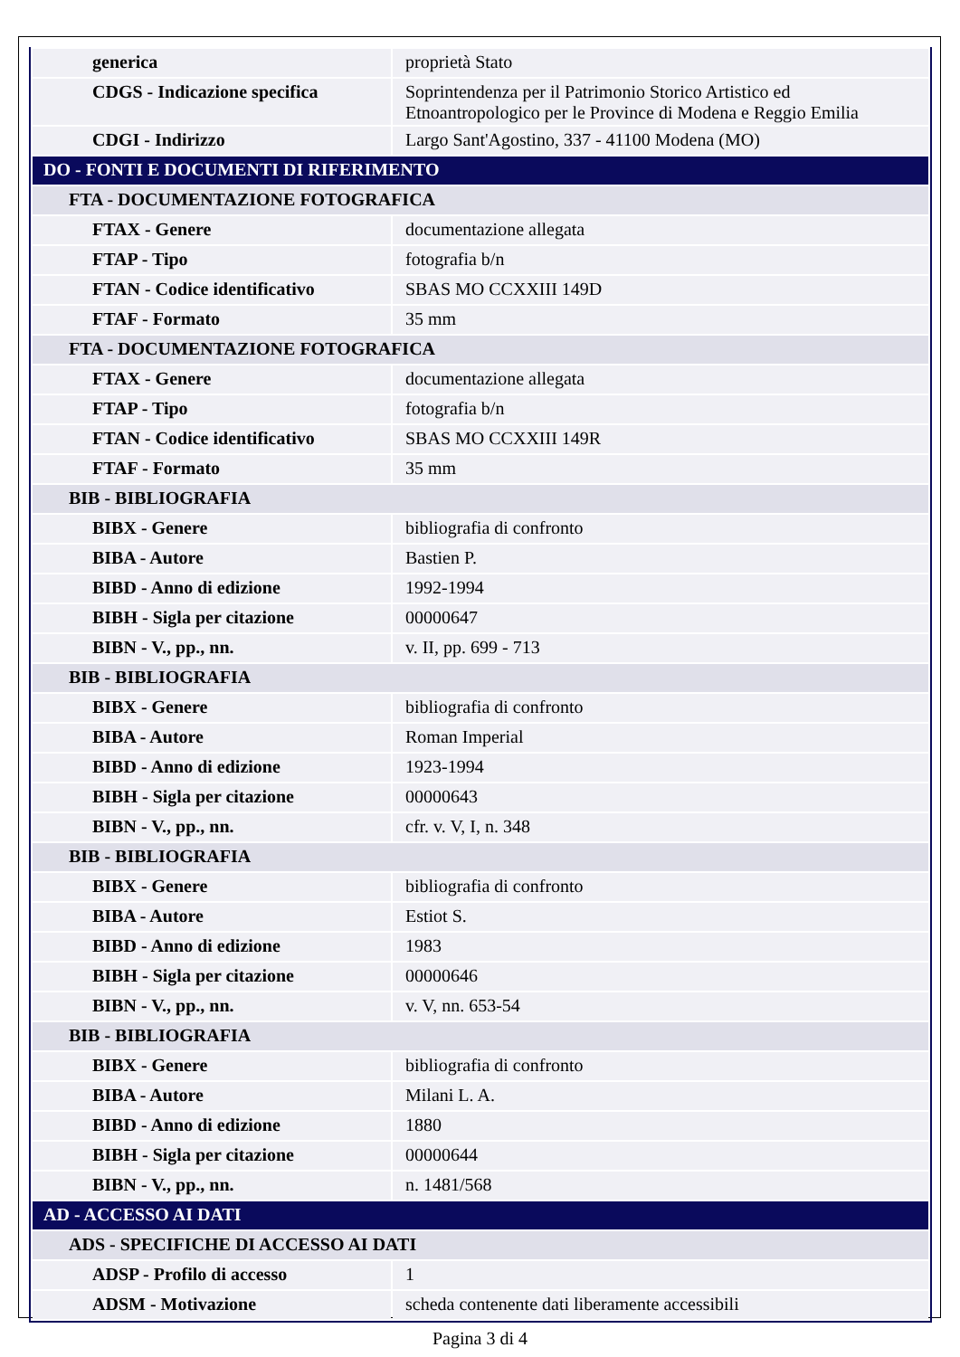| generica | proprietà Stato |
| CDGS - Indicazione specifica | Soprintendenza per il Patrimonio Storico Artistico ed Etnoantropologico per le Province di Modena e Reggio Emilia |
| CDGI - Indirizzo | Largo Sant'Agostino, 337 - 41100 Modena (MO) |
| DO - FONTI E DOCUMENTI DI RIFERIMENTO | |
| FTA - DOCUMENTAZIONE FOTOGRAFICA | |
| FTAX - Genere | documentazione allegata |
| FTAP - Tipo | fotografia b/n |
| FTAN - Codice identificativo | SBAS MO CCXXIII 149D |
| FTAF - Formato | 35 mm |
| FTA - DOCUMENTAZIONE FOTOGRAFICA | |
| FTAX - Genere | documentazione allegata |
| FTAP - Tipo | fotografia b/n |
| FTAN - Codice identificativo | SBAS MO CCXXIII 149R |
| FTAF - Formato | 35 mm |
| BIB - BIBLIOGRAFIA | |
| BIBX - Genere | bibliografia di confronto |
| BIBA - Autore | Bastien P. |
| BIBD - Anno di edizione | 1992-1994 |
| BIBH - Sigla per citazione | 00000647 |
| BIBN - V., pp., nn. | v. II, pp. 699 - 713 |
| BIB - BIBLIOGRAFIA | |
| BIBX - Genere | bibliografia di confronto |
| BIBA - Autore | Roman Imperial |
| BIBD - Anno di edizione | 1923-1994 |
| BIBH - Sigla per citazione | 00000643 |
| BIBN - V., pp., nn. | cfr. v. V, I, n. 348 |
| BIB - BIBLIOGRAFIA | |
| BIBX - Genere | bibliografia di confronto |
| BIBA - Autore | Estiot S. |
| BIBD - Anno di edizione | 1983 |
| BIBH - Sigla per citazione | 00000646 |
| BIBN - V., pp., nn. | v. V, nn. 653-54 |
| BIB - BIBLIOGRAFIA | |
| BIBX - Genere | bibliografia di confronto |
| BIBA - Autore | Milani L. A. |
| BIBD - Anno di edizione | 1880 |
| BIBH - Sigla per citazione | 00000644 |
| BIBN - V., pp., nn. | n. 1481/568 |
| AD - ACCESSO AI DATI | |
| ADS - SPECIFICHE DI ACCESSO AI DATI | |
| ADSP - Profilo di accesso | 1 |
| ADSM - Motivazione | scheda contenente dati liberamente accessibili |
Pagina 3 di 4